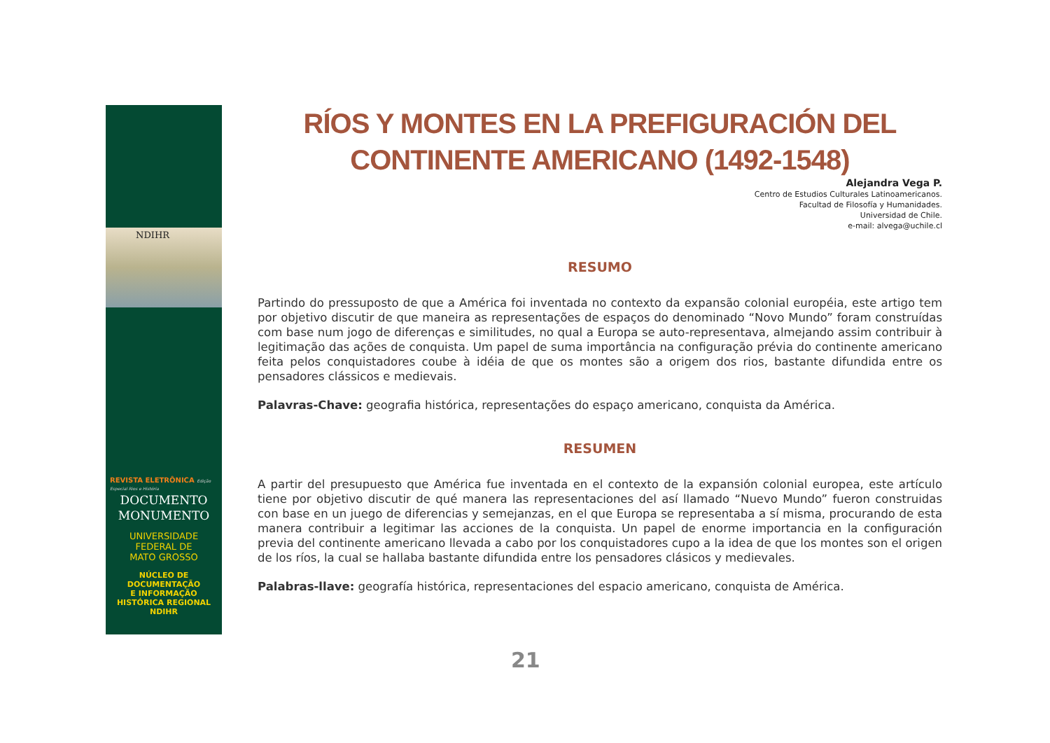NDIHR
REVISTA ELETRÔNICA Edição Especial Rios e História
DOCUMENTO
MONUMENTO
UNIVERSIDADE
FEDERAL DE
MATO GROSSO
NÚCLEO DE
DOCUMENTAÇÃO
E INFORMAÇÃO
HISTÓRICA REGIONAL
NDIHR
RÍOS Y MONTES EN LA PREFIGURACIÓN DEL CONTINENTE AMERICANO (1492-1548)
Alejandra Vega P.
Centro de Estudios Culturales Latinoamericanos.
Facultad de Filosofía y Humanidades.
Universidad de Chile.
e-mail: alvega@uchile.cl
RESUMO
Partindo do pressuposto de que a América foi inventada no contexto da expansão colonial européia, este artigo tem por objetivo discutir de que maneira as representações de espaços do denominado “Novo Mundo” foram construídas com base num jogo de diferenças e similitudes, no qual a Europa se auto-representava, almejando assim contribuir à legitimação das ações de conquista. Um papel de suma importância na configuração prévia do continente americano feita pelos conquistadores coube à idéia de que os montes são a origem dos rios, bastante difundida entre os pensadores clássicos e medievais.
Palavras-Chave: geografia histórica, representações do espaço americano, conquista da América.
RESUMEN
A partir del presupuesto que América fue inventada en el contexto de la expansión colonial europea, este artículo tiene por objetivo discutir de qué manera las representaciones del así llamado “Nuevo Mundo” fueron construidas con base en un juego de diferencias y semejanzas, en el que Europa se representaba a sí misma, procurando de esta manera contribuir a legitimar las acciones de la conquista. Un papel de enorme importancia en la configuración previa del continente americano llevada a cabo por los conquistadores cupo a la idea de que los montes son el origen de los ríos, la cual se hallaba bastante difundida entre los pensadores clásicos y medievales.
Palabras-llave: geografía histórica, representaciones del espacio americano, conquista de América.
21